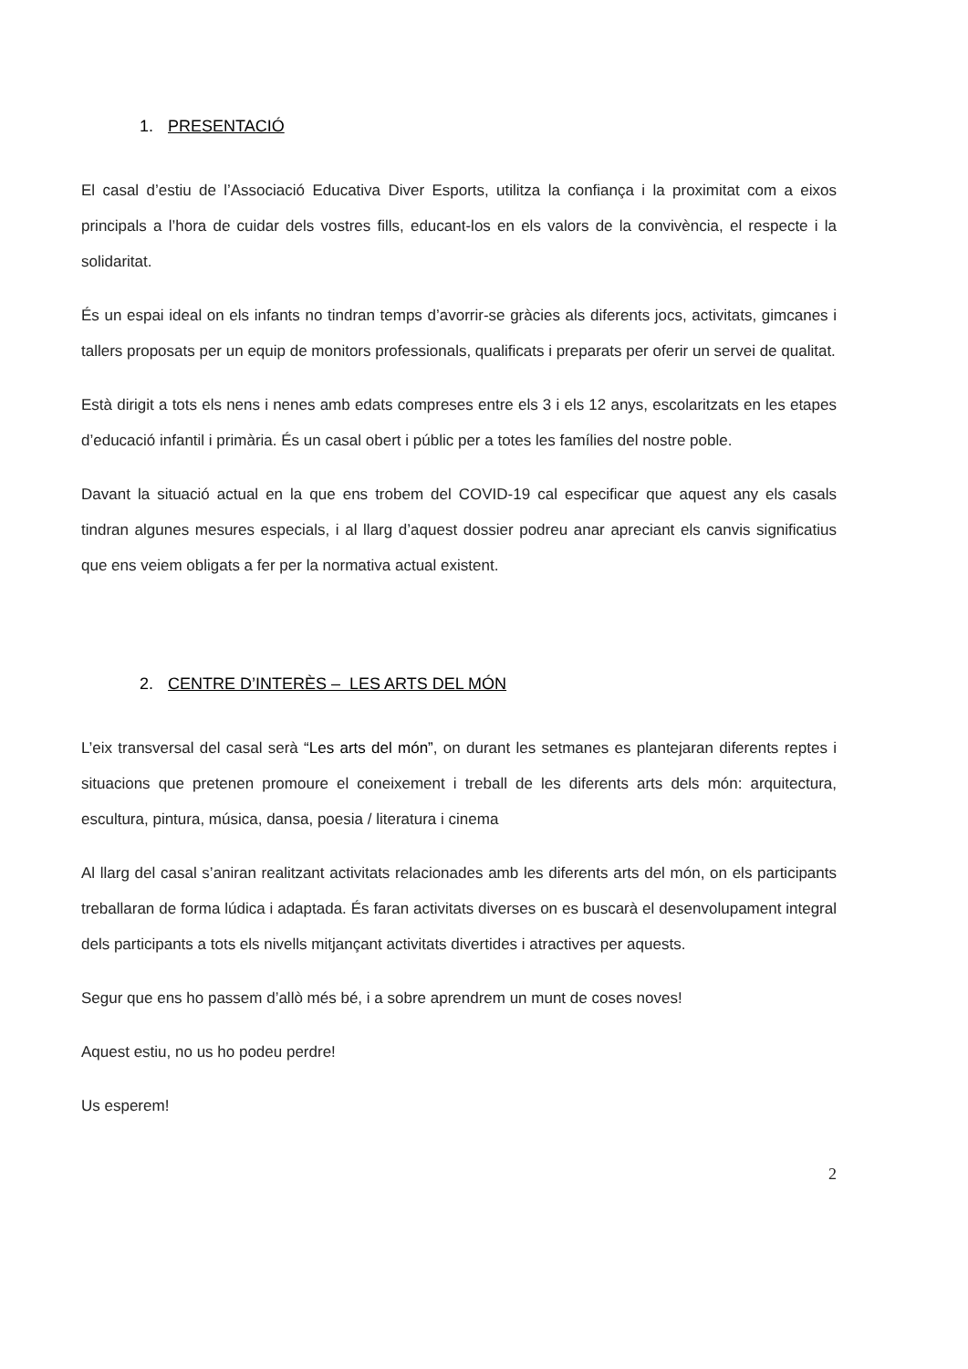1. PRESENTACIÓ
El casal d’estiu de l’Associació Educativa Diver Esports, utilitza la confiança i la proximitat com a eixos principals a l’hora de cuidar dels vostres fills, educant-los en els valors de la convivència, el respecte i la solidaritat.
És un espai ideal on els infants no tindran temps d’avorrir-se gràcies als diferents jocs, activitats, gimcanes i tallers proposats per un equip de monitors professionals, qualificats i preparats per oferir un servei de qualitat.
Està dirigit a tots els nens i nenes amb edats compreses entre els 3 i els 12 anys, escolaritzats en les etapes d’educació infantil i primària. És un casal obert i públic per a totes les famílies del nostre poble.
Davant la situació actual en la que ens trobem del COVID-19 cal especificar que aquest any els casals tindran algunes mesures especials, i al llarg d’aquest dossier podreu anar apreciant els canvis significatius que ens veiem obligats a fer per la normativa actual existent.
2. CENTRE D’INTERÈS – LES ARTS DEL MÓN
L’eix transversal del casal serà “Les arts del món”, on durant les setmanes es plantejaran diferents reptes i situacions que pretenen promoure el coneixement i treball de les diferents arts dels món: arquitectura, escultura, pintura, música, dansa, poesia / literatura i cinema
Al llarg del casal s’aniran realitzant activitats relacionades amb les diferents arts del món, on els participants treballaran de forma lúdica i adaptada. És faran activitats diverses on es buscarà el desenvolupament integral dels participants a tots els nivells mitjançant activitats divertides i atractives per aquests.
Segur que ens ho passem d’allò més bé, i a sobre aprendrem un munt de coses noves!
Aquest estiu, no us ho podeu perdre!
Us esperem!
2